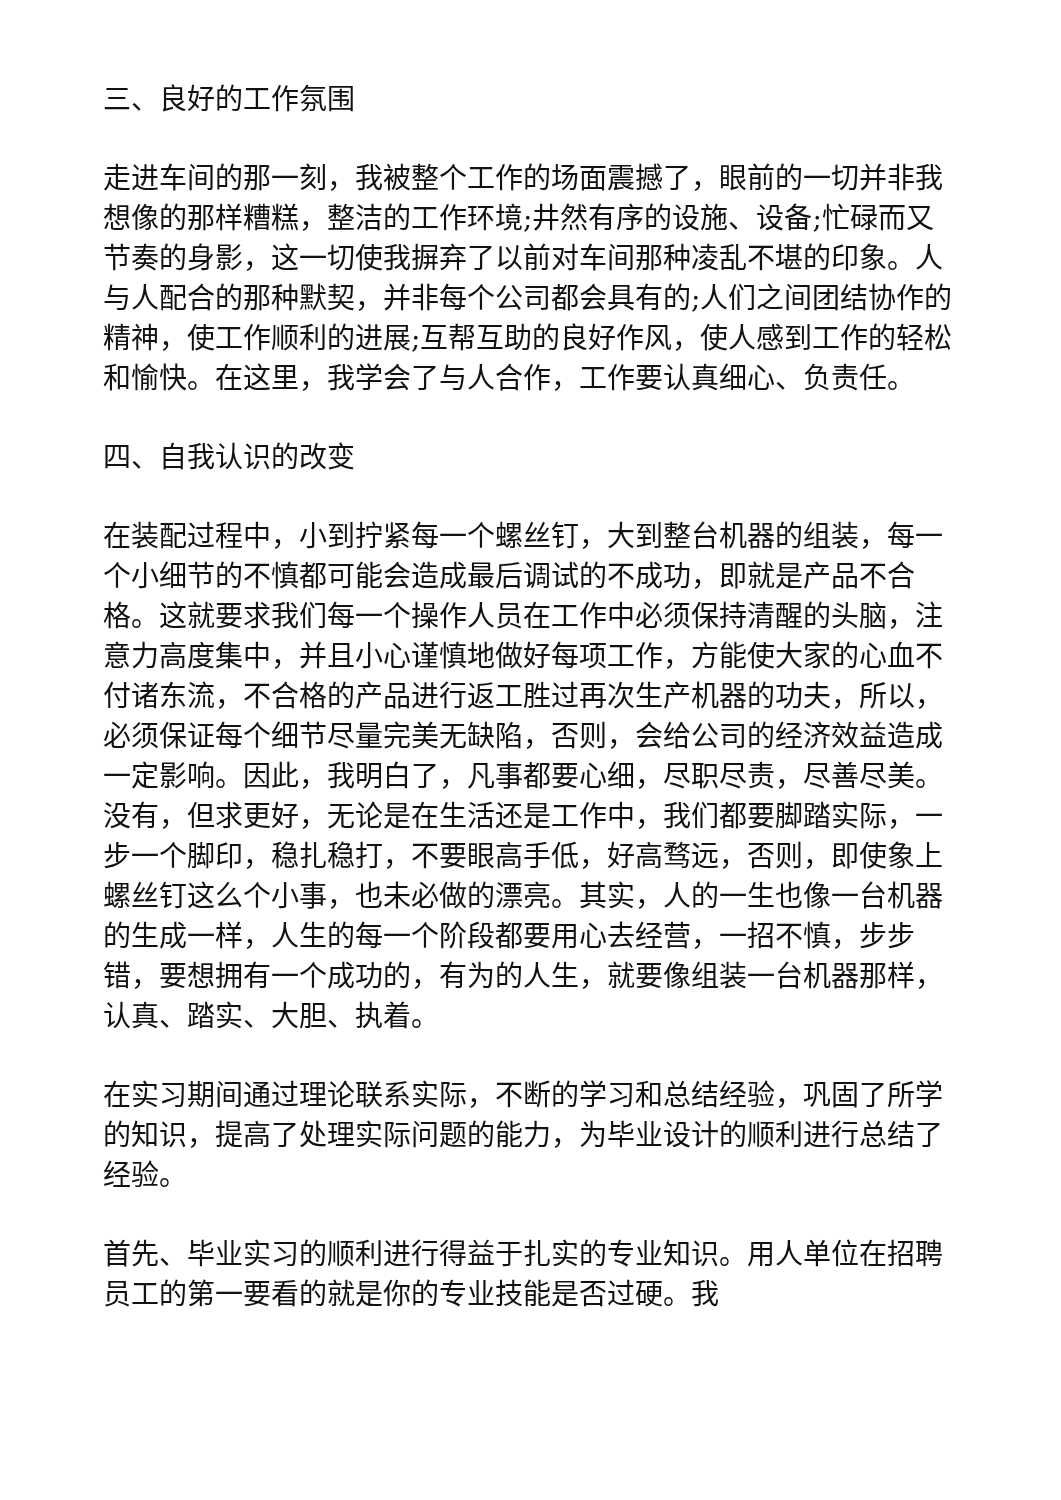三、良好的工作氛围
走进车间的那一刻，我被整个工作的场面震撼了，眼前的一切并非我想像的那样糟糕，整洁的工作环境;井然有序的设施、设备;忙碌而又节奏的身影，这一切使我摒弃了以前对车间那种凌乱不堪的印象。人与人配合的那种默契，并非每个公司都会具有的;人们之间团结协作的精神，使工作顺利的进展;互帮互助的良好作风，使人感到工作的轻松和愉快。在这里，我学会了与人合作，工作要认真细心、负责任。
四、自我认识的改变
在装配过程中，小到拧紧每一个螺丝钉，大到整台机器的组装，每一个小细节的不慎都可能会造成最后调试的不成功，即就是产品不合格。这就要求我们每一个操作人员在工作中必须保持清醒的头脑，注意力高度集中，并且小心谨慎地做好每项工作，方能使大家的心血不付诸东流，不合格的产品进行返工胜过再次生产机器的功夫，所以，必须保证每个细节尽量完美无缺陷，否则，会给公司的经济效益造成一定影响。因此，我明白了，凡事都要心细，尽职尽责，尽善尽美。没有，但求更好，无论是在生活还是工作中，我们都要脚踏实际，一步一个脚印，稳扎稳打，不要眼高手低，好高骛远，否则，即使象上螺丝钉这么个小事，也未必做的漂亮。其实，人的一生也像一台机器的生成一样，人生的每一个阶段都要用心去经营，一招不慎，步步错，要想拥有一个成功的，有为的人生，就要像组装一台机器那样，认真、踏实、大胆、执着。
在实习期间通过理论联系实际，不断的学习和总结经验，巩固了所学的知识，提高了处理实际问题的能力，为毕业设计的顺利进行总结了经验。
首先、毕业实习的顺利进行得益于扎实的专业知识。用人单位在招聘员工的第一要看的就是你的专业技能是否过硬。我